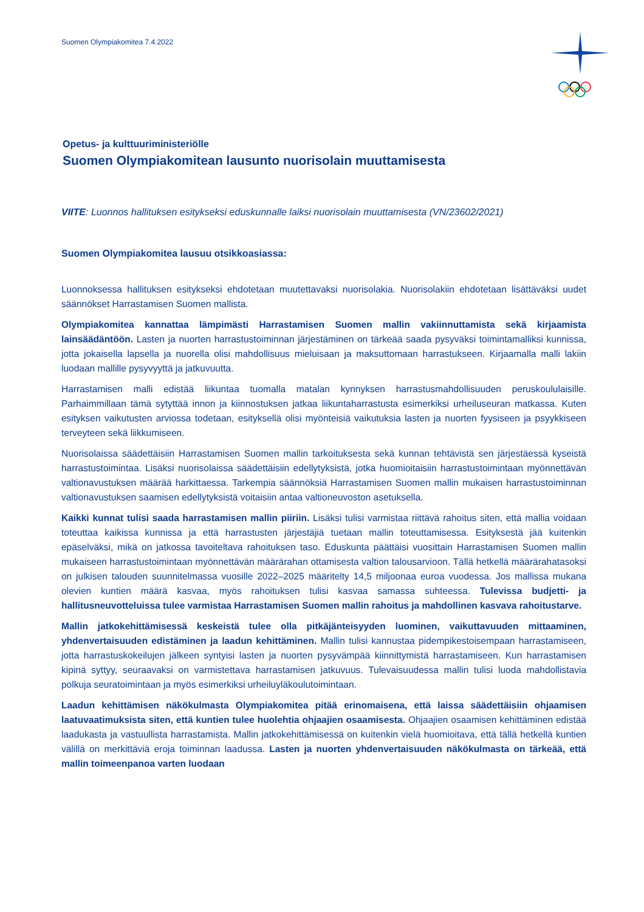Suomen Olympiakomitea 7.4.2022
Opetus- ja kulttuuriministeriölle
Suomen Olympiakomitean lausunto nuorisolain muuttamisesta
VIITE: Luonnos hallituksen esitykseksi eduskunnalle laiksi nuorisolain muuttamisesta (VN/23602/2021)
Suomen Olympiakomitea lausuu otsikkoasiassa:
Luonnoksessa hallituksen esitykseksi ehdotetaan muutettavaksi nuorisolakia. Nuorisolakiin ehdotetaan lisättäväksi uudet säännökset Harrastamisen Suomen mallista.
Olympiakomitea kannattaa lämpimästi Harrastamisen Suomen mallin vakiinnuttamista sekä kirjaamista lainsäädäntöön. Lasten ja nuorten harrastustoiminnan järjestäminen on tärkeää saada pysyväksi toimintamalliksi kunnissa, jotta jokaisella lapsella ja nuorella olisi mahdollisuus mieluisaan ja maksuttomaan harrastukseen. Kirjaamalla malli lakiin luodaan mallille pysyvyyttä ja jatkuvuutta.
Harrastamisen malli edistää liikuntaa tuomalla matalan kynnyksen harrastusmahdollisuuden peruskoululaisille. Parhaimmillaan tämä sytyttää innon ja kiinnostuksen jatkaa liikuntaharrastusta esimerkiksi urheiluseuran matkassa. Kuten esityksen vaikutusten arviossa todetaan, esityksellä olisi myönteisiä vaikutuksia lasten ja nuorten fyysiseen ja psyykkiseen terveyteen sekä liikkumiseen.
Nuorisolaissa säädettäisiin Harrastamisen Suomen mallin tarkoituksesta sekä kunnan tehtävistä sen järjestäessä kyseistä harrastustoimintaa. Lisäksi nuorisolaissa säädettäisiin edellytyksistä, jotka huomioitaisiin harrastustoimintaan myönnettävän valtionavustuksen määrää harkittaessa. Tarkempia säännöksiä Harrastamisen Suomen mallin mukaisen harrastustoiminnan valtionavustuksen saamisen edellytyksistä voitaisiin antaa valtioneuvoston asetuksella.
Kaikki kunnat tulisi saada harrastamisen mallin piiriin. Lisäksi tulisi varmistaa riittävä rahoitus siten, että mallia voidaan toteuttaa kaikissa kunnissa ja että harrastusten järjestäjiä tuetaan mallin toteuttamisessa. Esityksestä jää kuitenkin epäselväksi, mikä on jatkossa tavoiteltava rahoituksen taso. Eduskunta päättäisi vuosittain Harrastamisen Suomen mallin mukaiseen harrastustoimintaan myönnettävän määrärahan ottamisesta valtion talousarvioon. Tällä hetkellä määrärahatasoksi on julkisen talouden suunnitelmassa vuosille 2022–2025 määritelty 14,5 miljoonaa euroa vuodessa. Jos mallissa mukana olevien kuntien määrä kasvaa, myös rahoituksen tulisi kasvaa samassa suhteessa. Tulevissa budjetti- ja hallitusneuvotteluissa tulee varmistaa Harrastamisen Suomen mallin rahoitus ja mahdollinen kasvava rahoitustarve.
Mallin jatkokehittämisessä keskeistä tulee olla pitkäjänteisyyden luominen, vaikuttavuuden mittaaminen, yhdenvertaisuuden edistäminen ja laadun kehittäminen. Mallin tulisi kannustaa pidempikestoisempaan harrastamiseen, jotta harrastuskokeilujen jälkeen syntyisi lasten ja nuorten pysyvämpää kiinnittymistä harrastamiseen. Kun harrastamisen kipinä syttyy, seuraavaksi on varmistettava harrastamisen jatkuvuus. Tulevaisuudessa mallin tulisi luoda mahdollistavia polkuja seuratoimintaan ja myös esimerkiksi urheiluyläkoulutoimintaan.
Laadun kehittämisen näkökulmasta Olympiakomitea pitää erinomaisena, että laissa säädettäisiin ohjaamisen laatuvaatimuksista siten, että kuntien tulee huolehtia ohjaajien osaamisesta. Ohjaajien osaamisen kehittäminen edistää laadukasta ja vastuullista harrastamista. Mallin jatkokehittämisessä on kuitenkin vielä huomioitava, että tällä hetkellä kuntien välillä on merkittäviä eroja toiminnan laadussa. Lasten ja nuorten yhdenvertaisuuden näkökulmasta on tärkeää, että mallin toimeenpanoa varten luodaan